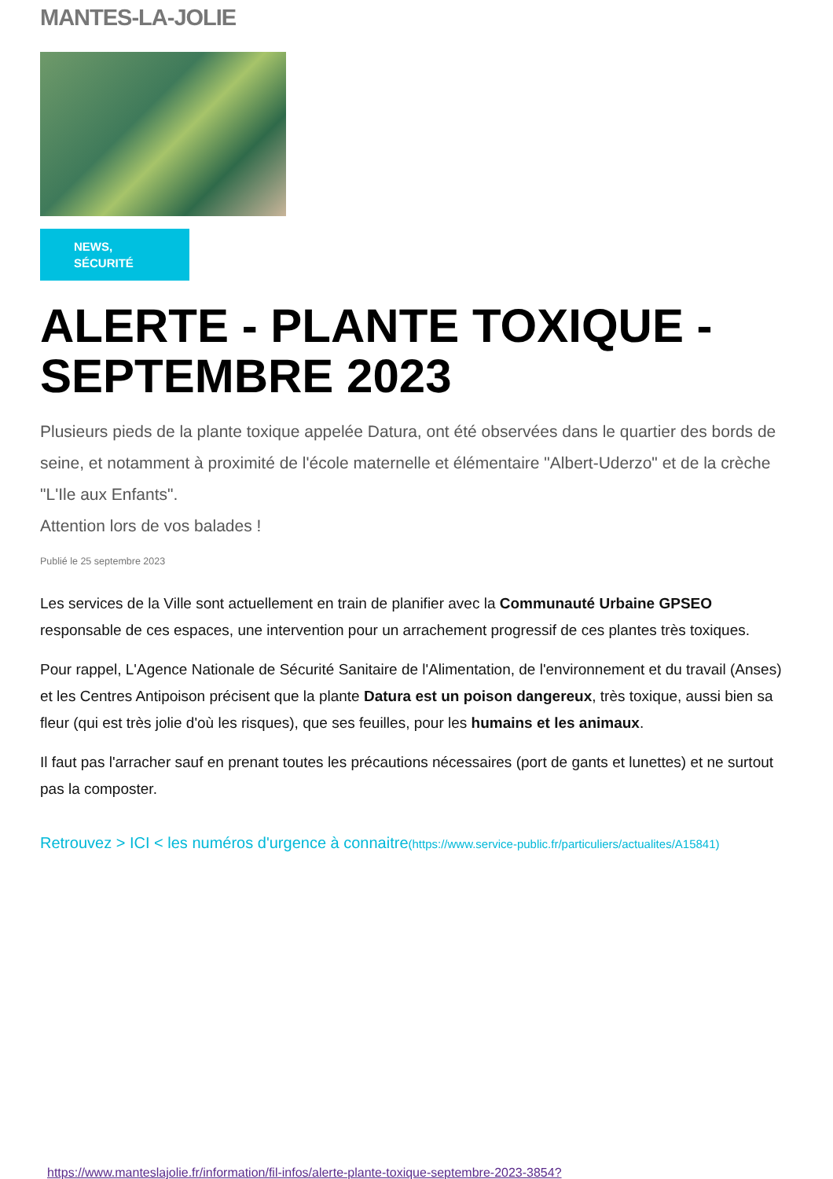MANTES-LA-JOLIE
NEWS,
SÉCURITÉ
ALERTE - PLANTE TOXIQUE - SEPTEMBRE 2023
Plusieurs pieds de la plante toxique appelée Datura, ont été observées dans le quartier des bords de seine, et notamment à proximité de l'école maternelle et élémentaire "Albert-Uderzo" et de la crèche "L'Ile aux Enfants".
Attention lors de vos balades !
Publié le 25 septembre 2023
Les services de la Ville sont actuellement en train de planifier avec la Communauté Urbaine GPSEO responsable de ces espaces, une intervention pour un arrachement progressif de ces plantes très toxiques.
Pour rappel, L'Agence Nationale de Sécurité Sanitaire de l'Alimentation, de l'environnement et du travail (Anses) et les Centres Antipoison précisent que la plante Datura est un poison dangereux, très toxique, aussi bien sa fleur (qui est très jolie d'où les risques), que ses feuilles, pour les humains et les animaux.
Il faut pas l'arracher sauf en prenant toutes les précautions nécessaires (port de gants et lunettes) et ne surtout pas la composter.
Retrouvez > ICI < les numéros d'urgence à connaitre(https://www.service-public.fr/particuliers/actualites/A15841)
https://www.manteslajolie.fr/information/fil-infos/alerte-plante-toxique-septembre-2023-3854?